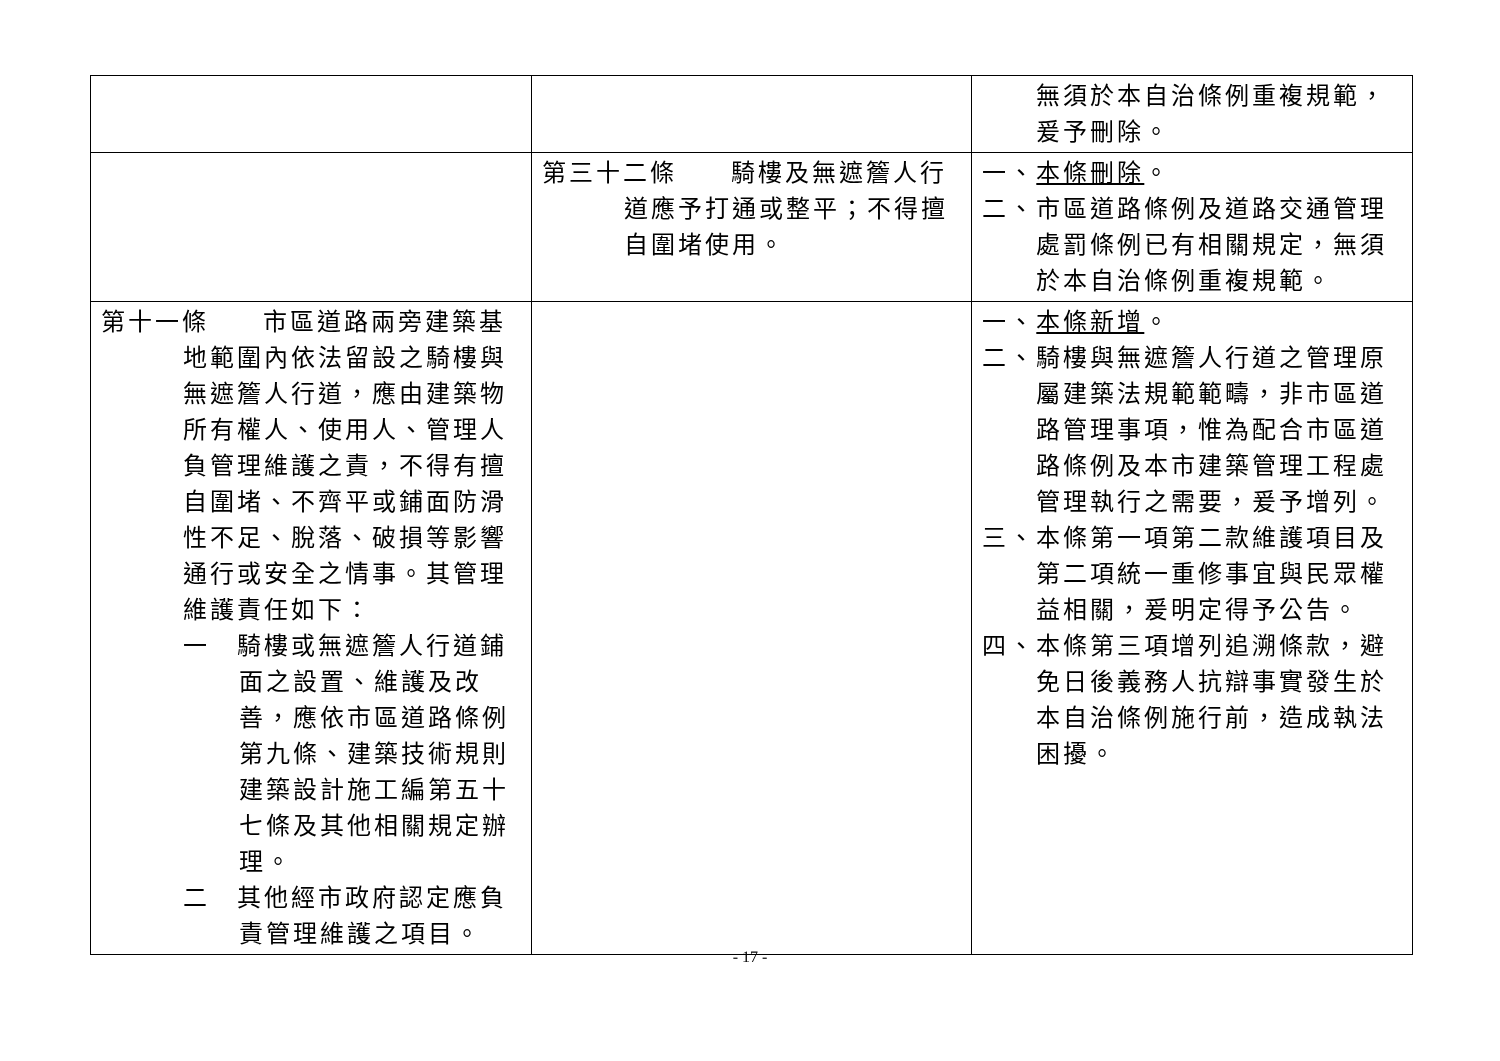| | | 無須於本自治條例重複規範，爰予刪除。 |
| | 第三十二條 騎樓及無遮簷人行道應予打通或整平；不得擅自圍堵使用。 | 一、 本條刪除 。 二、市區道路條例及道路交通管理處罰條例已有相關規定，無須於本自治條例重複規範。 |
| 第十一條 市區道路兩旁建築基地範圍內依法留設之騎樓與無遮簷人行道，應由建築物所有權人、使用人、管理人負管理維護之責，不得有擅自圍堵、不齊平或鋪面防滑性不足、脫落、破損等影響通行或安全之情事。其管理維護責任如下： 一 騎樓或無遮簷人行道鋪面之設置、維護及改善，應依市區道路條例第九條、建築技術規則建築設計施工編第五十七條及其他相關規定辦理。 二 其他經市政府認定應負責管理維護之項目。 | | 一、 本條新增 。 二、騎樓與無遮簷人行道之管理原屬建築法規範範疇，非市區道路管理事項，惟為配合市區道路條例及本市建築管理工程處管理執行之需要，爰予增列。 三、本條第一項第二款維護項目及第二項統一重修事宜與民眾權益相關，爰明定得予公告。 四、本條第三項增列追溯條款，避免日後義務人抗辯事實發生於本自治條例施行前，造成執法困擾。 |
- 17 -